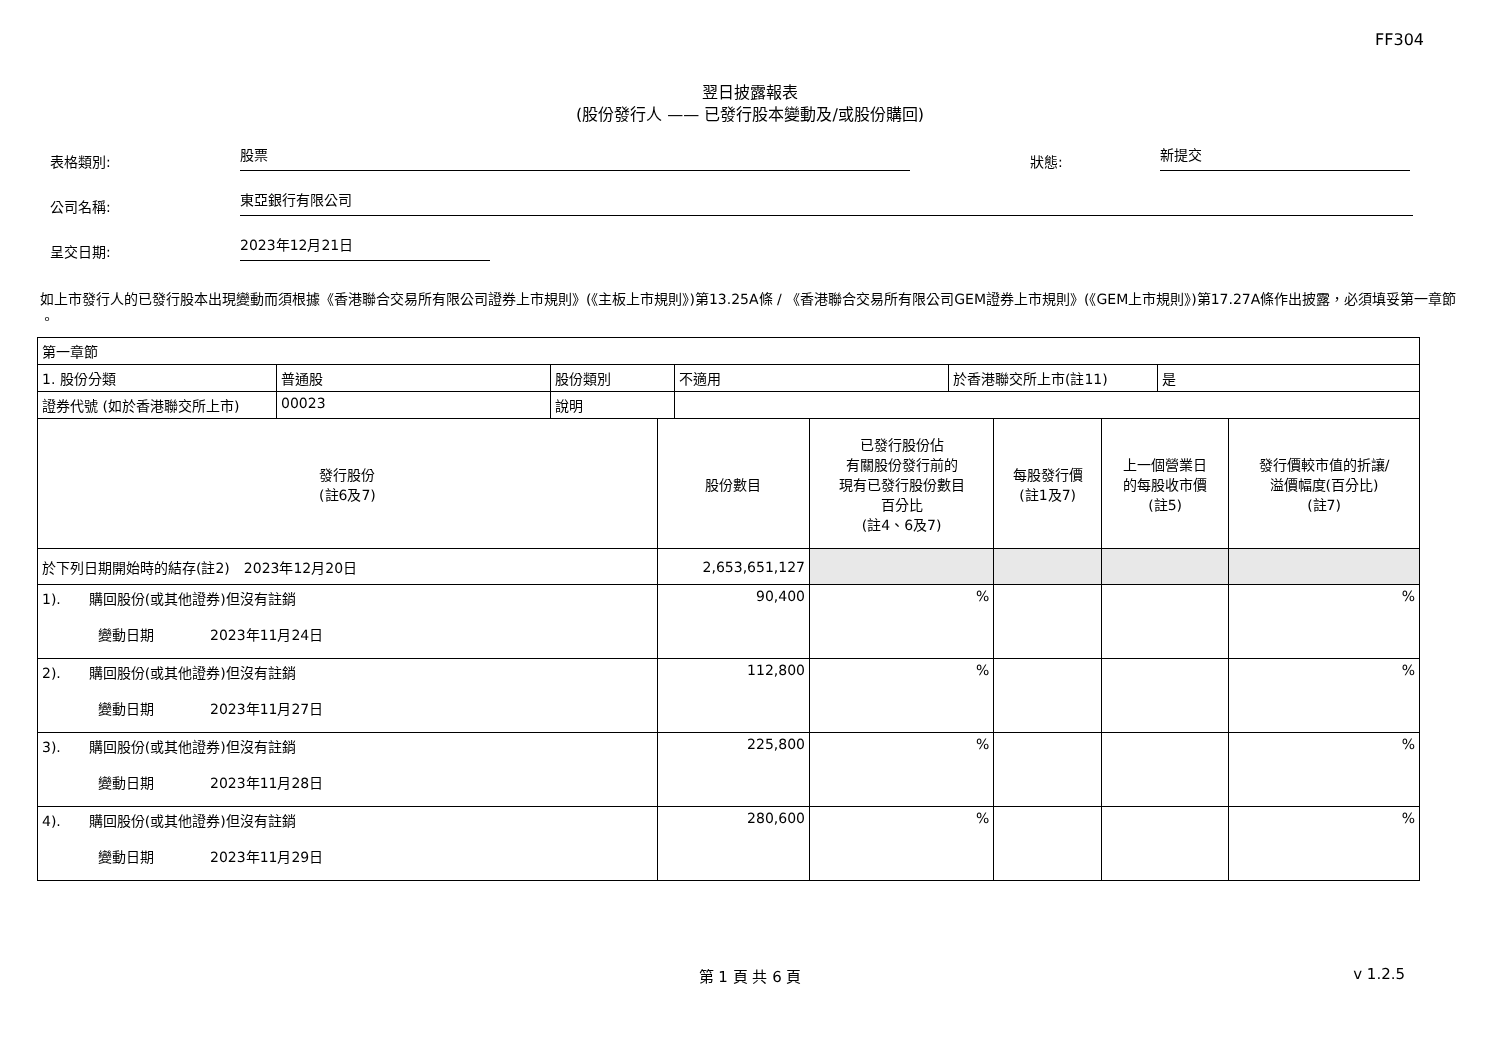FF304
翌日披露報表
(股份發行人 —— 已發行股本變動及/或股份購回)
表格類別:
股票
狀態:
新提交
公司名稱:
東亞銀行有限公司
呈交日期:
2023年12月21日
如上市發行人的已發行股本出現變動而須根據《香港聯合交易所有限公司證券上市規則》(《主板上市規則》)第13.25A條 / 《香港聯合交易所有限公司GEM證券上市規則》(《GEM上市規則》)第17.27A條作出披露，必須填妥第一章節 。
| 第一章節 | | | | | |
| / 1. 股份分類 / 普通股 / 股份類別 / 不適用 / 於香港聯交所上市(註11) / 是 / / 證券代號 (如於香港聯交所上市) / 00023 / 說明 / / / / | | | | | |
| 發行股份 (註6及7) | 股份數目 | 已發行股份佔 有關股份發行前的 現有已發行股份數目 百分比 (註4、6及7) | 每股發行價 (註1及7) | 上一個營業日 的每股收市價 (註5) | 發行價較市值的折讓/ 溢價幅度(百分比) (註7) |
| 於下列日期開始時的結存(註2) 2023年12月20日 | 2,653,651,127 | | | | |
| 1). 購回股份(或其他證券)但沒有註銷 變動日期 2023年11月24日 | 90,400 | % | | | % |
| 2). 購回股份(或其他證券)但沒有註銷 變動日期 2023年11月27日 | 112,800 | % | | | % |
| 3). 購回股份(或其他證券)但沒有註銷 變動日期 2023年11月28日 | 225,800 | % | | | % |
| 4). 購回股份(或其他證券)但沒有註銷 變動日期 2023年11月29日 | 280,600 | % | | | % |
第 1 頁 共 6 頁 v 1.2.5